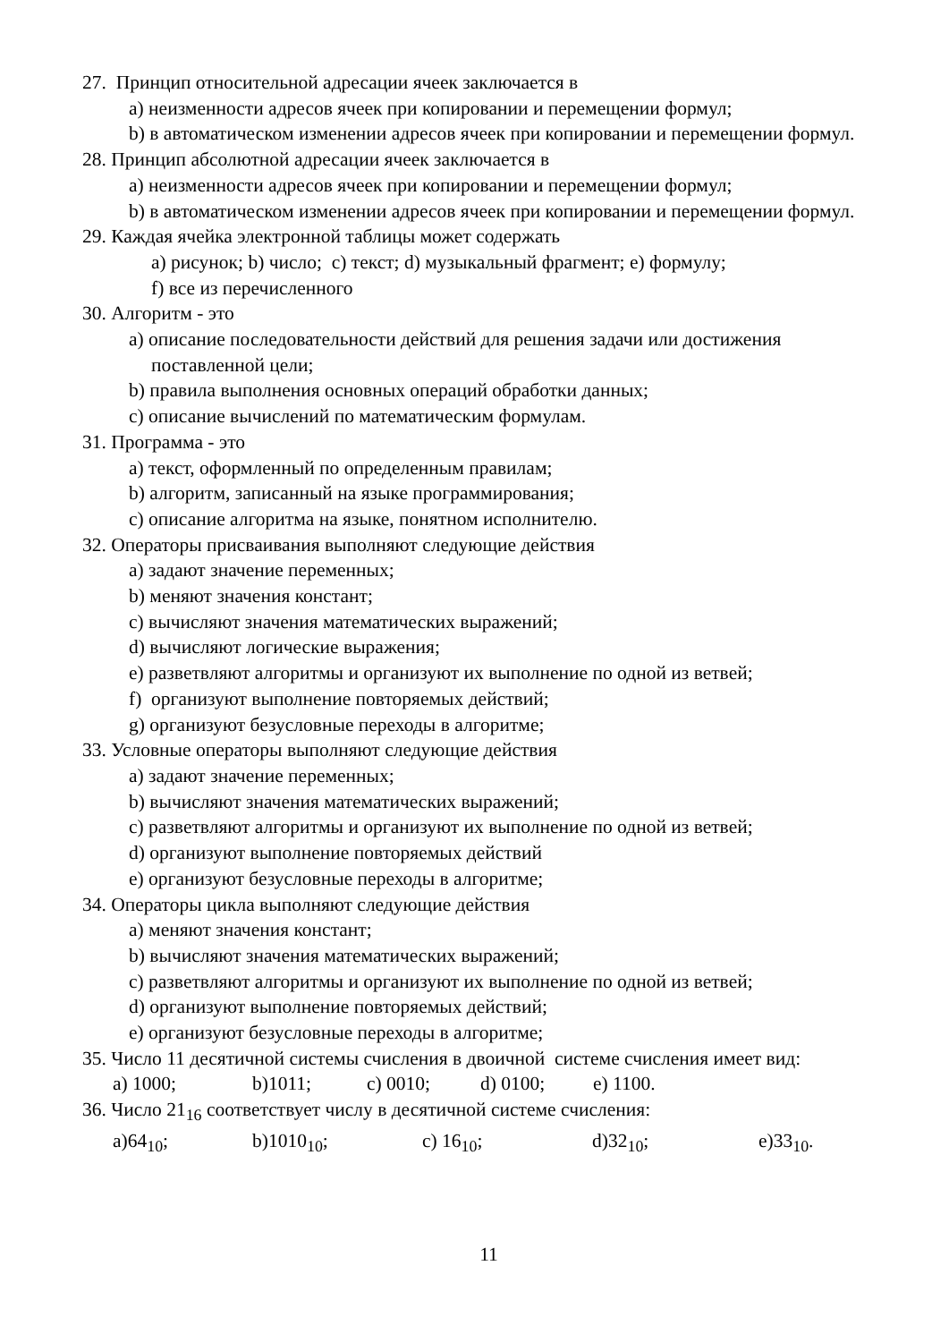27. Принцип относительной адресации ячеек заключается в
a) неизменности адресов ячеек при копировании и перемещении формул;
b) в автоматическом изменении адресов ячеек при копировании и перемещении формул.
28. Принцип абсолютной адресации ячеек заключается в
a) неизменности адресов ячеек при копировании и перемещении формул;
b) в автоматическом изменении адресов ячеек при копировании и перемещении формул.
29. Каждая ячейка электронной таблицы может содержать
a) рисунок; b) число; c) текст; d) музыкальный фрагмент; e) формулу;
f) все из перечисленного
30. Алгоритм - это
a) описание последовательности действий для решения задачи или достижения поставленной цели;
b) правила выполнения основных операций обработки данных;
c) описание вычислений по математическим формулам.
31. Программа - это
a) текст, оформленный по определенным правилам;
b) алгоритм, записанный на языке программирования;
c) описание алгоритма на языке, понятном исполнителю.
32. Операторы присваивания выполняют следующие действия
a) задают значение переменных;
b) меняют значения констант;
c) вычисляют значения математических выражений;
d) вычисляют логические выражения;
e) разветвляют алгоритмы и организуют их выполнение по одной из ветвей;
f) организуют выполнение повторяемых действий;
g) организуют безусловные переходы в алгоритме;
33. Условные операторы выполняют следующие действия
a) задают значение переменных;
b) вычисляют значения математических выражений;
c) разветвляют алгоритмы и организуют их выполнение по одной из ветвей;
d) организуют выполнение повторяемых действий
e) организуют безусловные переходы в алгоритме;
34. Операторы цикла выполняют следующие действия
a) меняют значения констант;
b) вычисляют значения математических выражений;
c) разветвляют алгоритмы и организуют их выполнение по одной из ветвей;
d) организуют выполнение повторяемых действий;
e) организуют безусловные переходы в алгоритме;
35. Число 11 десятичной системы счисления в двоичной системе счисления имеет вид:
a) 1000; b)1011; c) 0010; d) 0100; e) 1100.
36. Число 21<sub>16</sub> соответствует числу в десятичной системе счисления:
a)64<sub>10</sub>; b)1010<sub>10</sub>; c) 16<sub>10</sub>; d)32<sub>10</sub>; e)33<sub>10</sub>.
11